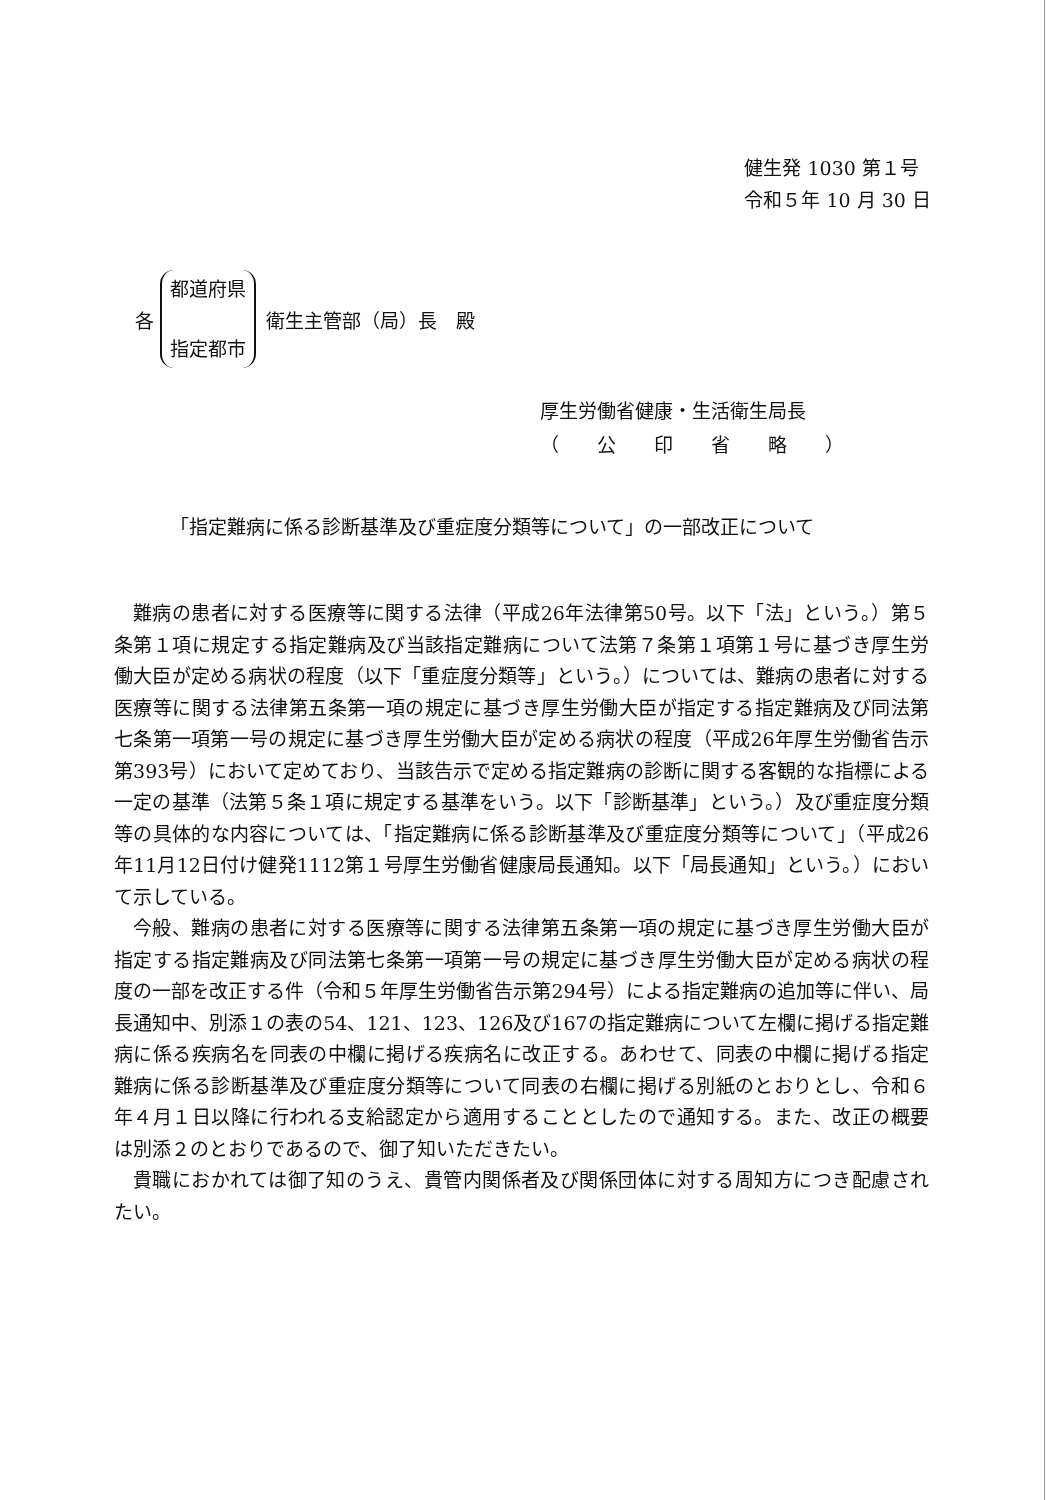健生発 1030 第１号
令和５年 10 月 30 日
各
都道府県
指定都市
衛生主管部（局）長　殿
厚生労働省健康・生活衛生局長
（　　公　　印　　省　　略　　）
「指定難病に係る診断基準及び重症度分類等について」の一部改正について
難病の患者に対する医療等に関する法律（平成26年法律第50号。以下「法」という。）第５条第１項に規定する指定難病及び当該指定難病について法第７条第１項第１号に基づき厚生労働大臣が定める病状の程度（以下「重症度分類等」という。）については、難病の患者に対する医療等に関する法律第五条第一項の規定に基づき厚生労働大臣が指定する指定難病及び同法第七条第一項第一号の規定に基づき厚生労働大臣が定める病状の程度（平成26年厚生労働省告示第393号）において定めており、当該告示で定める指定難病の診断に関する客観的な指標による一定の基準（法第５条１項に規定する基準をいう。以下「診断基準」という。）及び重症度分類等の具体的な内容については、「指定難病に係る診断基準及び重症度分類等について」（平成26年11月12日付け健発1112第１号厚生労働省健康局長通知。以下「局長通知」という。）において示している。
今般、難病の患者に対する医療等に関する法律第五条第一項の規定に基づき厚生労働大臣が指定する指定難病及び同法第七条第一項第一号の規定に基づき厚生労働大臣が定める病状の程度の一部を改正する件（令和５年厚生労働省告示第294号）による指定難病の追加等に伴い、局長通知中、別添１の表の54、121、123、126及び167の指定難病について左欄に掲げる指定難病に係る疾病名を同表の中欄に掲げる疾病名に改正する。あわせて、同表の中欄に掲げる指定難病に係る診断基準及び重症度分類等について同表の右欄に掲げる別紙のとおりとし、令和６年４月１日以降に行われる支給認定から適用することとしたので通知する。また、改正の概要は別添２のとおりであるので、御了知いただきたい。
貴職におかれては御了知のうえ、貴管内関係者及び関係団体に対する周知方につき配慮されたい。